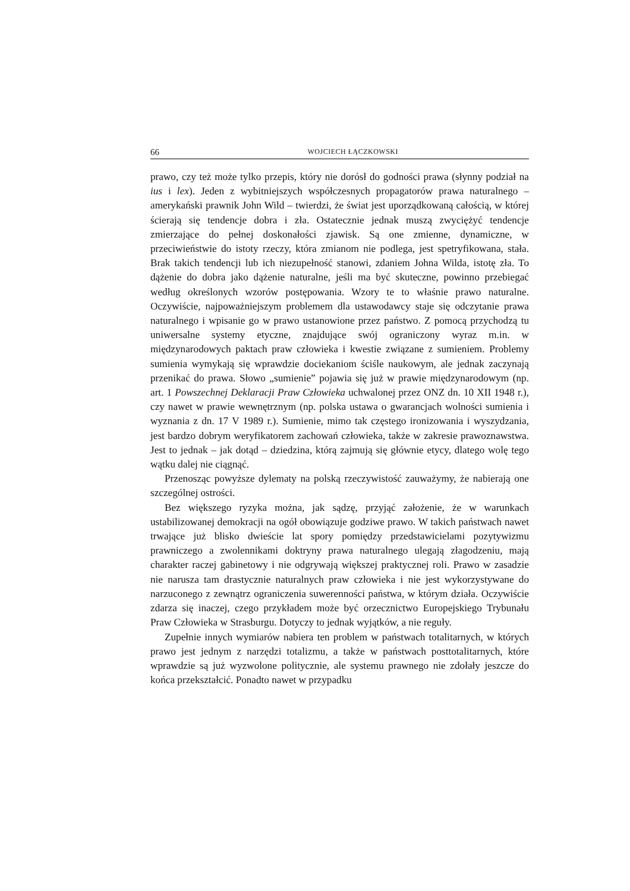66 WOJCIECH ŁĄCZKOWSKI
prawo, czy też może tylko przepis, który nie dorósł do godności prawa (słynny podział na ius i lex). Jeden z wybitniejszych współczesnych propagatorów prawa naturalnego – amerykański prawnik John Wild – twierdzi, że świat jest uporządkowaną całością, w której ścierają się tendencje dobra i zła. Ostatecznie jednak muszą zwyciężyć tendencje zmierzające do pełnej doskonałości zjawisk. Są one zmienne, dynamiczne, w przeciwieństwie do istoty rzeczy, która zmianom nie podlega, jest spetryfikowana, stała. Brak takich tendencji lub ich niezupełność stanowi, zdaniem Johna Wilda, istotę zła. To dążenie do dobra jako dążenie naturalne, jeśli ma być skuteczne, powinno przebiegać według określonych wzorów postępowania. Wzory te to właśnie prawo naturalne. Oczywiście, najpoważniejszym problemem dla ustawodawcy staje się odczytanie prawa naturalnego i wpisanie go w prawo ustanowione przez państwo. Z pomocą przychodzą tu uniwersalne systemy etyczne, znajdujące swój ograniczony wyraz m.in. w międzynarodowych paktach praw człowieka i kwestie związane z sumieniem. Problemy sumienia wymykają się wprawdzie dociekaniom ściśle naukowym, ale jednak zaczynają przenikać do prawa. Słowo „sumienie” pojawia się już w prawie międzynarodowym (np. art. 1 Powszechnej Deklaracji Praw Człowieka uchwalonej przez ONZ dn. 10 XII 1948 r.), czy nawet w prawie wewnętrznym (np. polska ustawa o gwarancjach wolności sumienia i wyznania z dn. 17 V 1989 r.). Sumienie, mimo tak częstego ironizowania i wyszydzania, jest bardzo dobrym weryfikatorem zachowań człowieka, także w zakresie prawoznawstwa. Jest to jednak – jak dotąd – dziedzina, którą zajmują się głównie etycy, dlatego wolę tego wątku dalej nie ciągnąć.
Przenosząc powyższe dylematy na polską rzeczywistość zauważymy, że nabierają one szczególnej ostrości.
Bez większego ryzyka można, jak sądzę, przyjąć założenie, że w warunkach ustabilizowanej demokracji na ogół obowiązuje godziwe prawo. W takich państwach nawet trwające już blisko dwieście lat spory pomiędzy przedstawicielami pozytywizmu prawniczego a zwolennikami doktryny prawa naturalnego ulegają złagodzeniu, mają charakter raczej gabinetowy i nie odgrywają większej praktycznej roli. Prawo w zasadzie nie narusza tam drastycznie naturalnych praw człowieka i nie jest wykorzystywane do narzuconego z zewnątrz ograniczenia suwerenności państwa, w którym działa. Oczywiście zdarza się inaczej, czego przykładem może być orzecznictwo Europejskiego Trybunału Praw Człowieka w Strasburgu. Dotyczy to jednak wyjątków, a nie reguły.
Zupełnie innych wymiarów nabiera ten problem w państwach totalitarnych, w których prawo jest jednym z narzędzi totalizmu, a także w państwach posttotalitarnych, które wprawdzie są już wyzwolone politycznie, ale systemu prawnego nie zdołały jeszcze do końca przekształcić. Ponadto nawet w przypadku